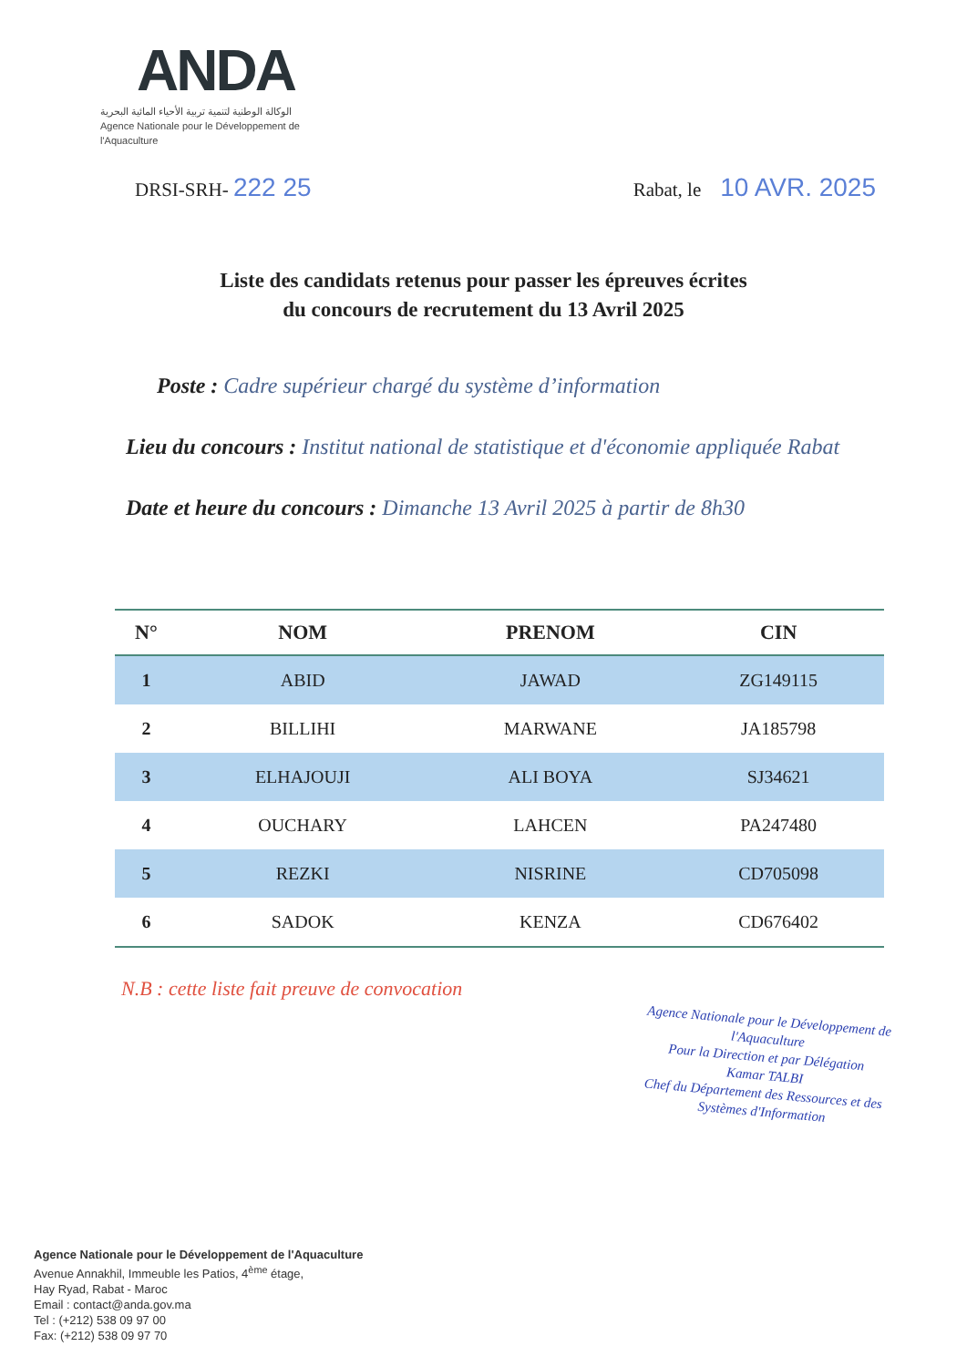ANDA
الوكالة الوطنية لتنمية تربية الأحياء المائية البحرية
Agence Nationale pour le Développement de l'Aquaculture
DRSI-SRH- 222 25
Rabat, le 10 AVR. 2025
Liste des candidats retenus pour passer les épreuves écrites
du concours de recrutement du 13 Avril 2025
Poste : Cadre supérieur chargé du système d’information
Lieu du concours : Institut national de statistique et d'économie appliquée Rabat
Date et heure du concours : Dimanche 13 Avril 2025 à partir de 8h30
| N° | NOM | PRENOM | CIN |
| --- | --- | --- | --- |
| 1 | ABID | JAWAD | ZG149115 |
| 2 | BILLIHI | MARWANE | JA185798 |
| 3 | ELHAJOUJI | ALI BOYA | SJ34621 |
| 4 | OUCHARY | LAHCEN | PA247480 |
| 5 | REZKI | NISRINE | CD705098 |
| 6 | SADOK | KENZA | CD676402 |
N.B : cette liste fait preuve de convocation
Agence Nationale pour le Développement de l'Aquaculture
Pour la Direction et par Délégation
Kamar TALBI
Chef du Département des Ressources et des Systèmes d'Information
Agence Nationale pour le Développement de l'Aquaculture
Avenue Annakhil, Immeuble les Patios, 4<sup>ème</sup> étage,
Hay Ryad, Rabat - Maroc
Email : contact@anda.gov.ma
Tel : (+212) 538 09 97 00
Fax: (+212) 538 09 97 70